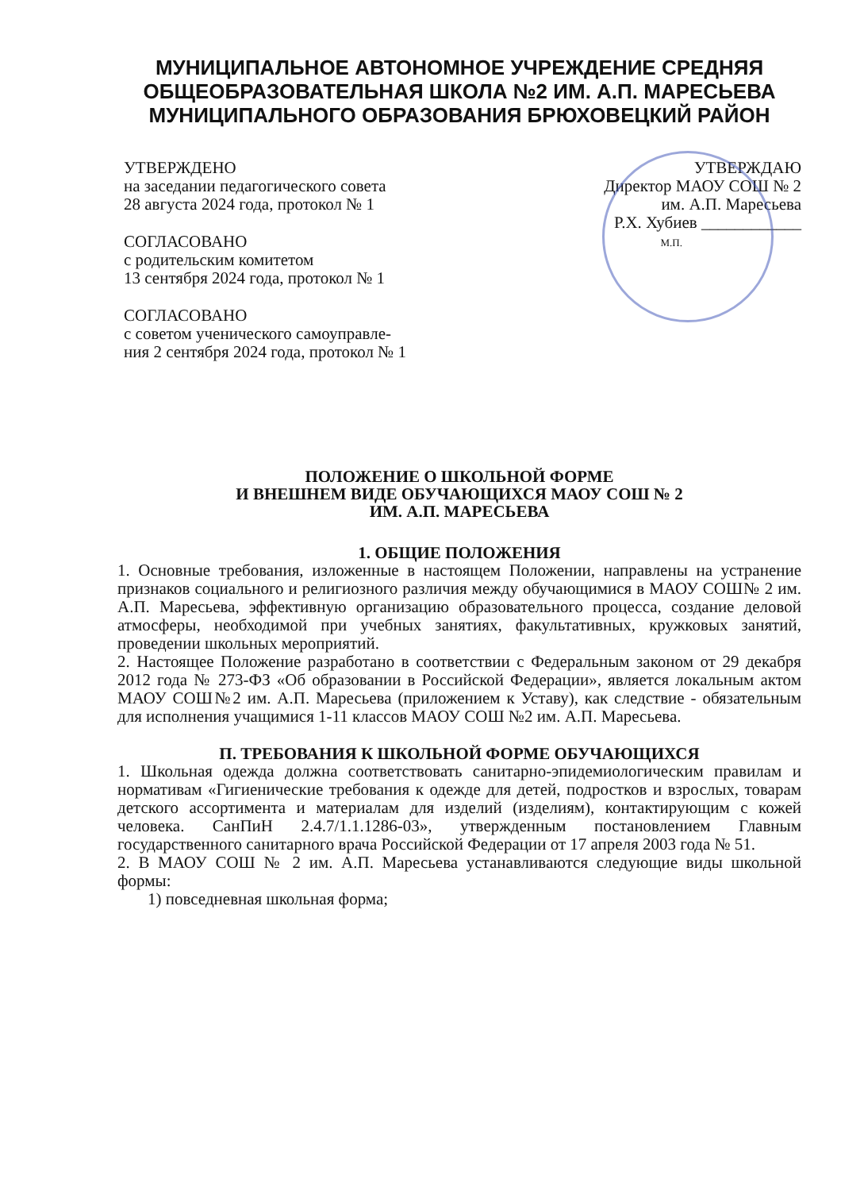МУНИЦИПАЛЬНОЕ АВТОНОМНОЕ УЧРЕЖДЕНИЕ СРЕДНЯЯ ОБЩЕОБРАЗОВАТЕЛЬНАЯ ШКОЛА №2 ИМ. А.П. МАРЕСЬЕВА МУНИЦИПАЛЬНОГО ОБРАЗОВАНИЯ БРЮХОВЕЦКИЙ РАЙОН
УТВЕРЖДЕНО
на заседании педагогического совета
28 августа 2024 года, протокол № 1
СОГЛАСОВАНО
с родительским комитетом
13 сентября 2024 года, протокол № 1
СОГЛАСОВАНО
с советом ученического самоуправле-
ния 2 сентября 2024 года, протокол № 1
УТВЕРЖДАЮ
Директор МАОУ СОШ № 2
им. А.П. Маресьева
Р.Х. Хубиев ____________
М.П.
ПОЛОЖЕНИЕ О ШКОЛЬНОЙ ФОРМЕ
И ВНЕШНЕМ ВИДЕ ОБУЧАЮЩИХСЯ МАОУ СОШ № 2
ИМ. А.П. МАРЕСЬЕВА
1. ОБЩИЕ ПОЛОЖЕНИЯ
1. Основные требования, изложенные в настоящем Положении, направлены на устранение признаков социального и религиозного различия между обучающимися в МАОУ СОШ№ 2 им. А.П. Маресьева, эффективную организацию образовательного процесса, создание деловой атмосферы, необходимой при учебных занятиях, факультативных, кружковых занятий, проведении школьных мероприятий.
2. Настоящее Положение разработано в соответствии с Федеральным законом от 29 декабря 2012 года № 273-ФЗ «Об образовании в Российской Федерации», является локальным актом МАОУ СОШ№2 им. А.П. Маресьева (приложением к Уставу), как следствие - обязательным для исполнения учащимися 1-11 классов МАОУ СОШ №2 им. А.П. Маресьева.
П. ТРЕБОВАНИЯ К ШКОЛЬНОЙ ФОРМЕ ОБУЧАЮЩИХСЯ
1. Школьная одежда должна соответствовать санитарно-эпидемиологическим правилам и нормативам «Гигиенические требования к одежде для детей, подростков и взрослых, товарам детского ассортимента и материалам для изделий (изделиям), контактирующим с кожей человека. СанПиН 2.4.7/1.1.1286-03», утвержденным постановлением Главным государственного санитарного врача Российской Федерации от 17 апреля 2003 года № 51.
2. В МАОУ СОШ № 2 им. А.П. Маресьева устанавливаются следующие виды школьной формы:
1) повседневная школьная форма;